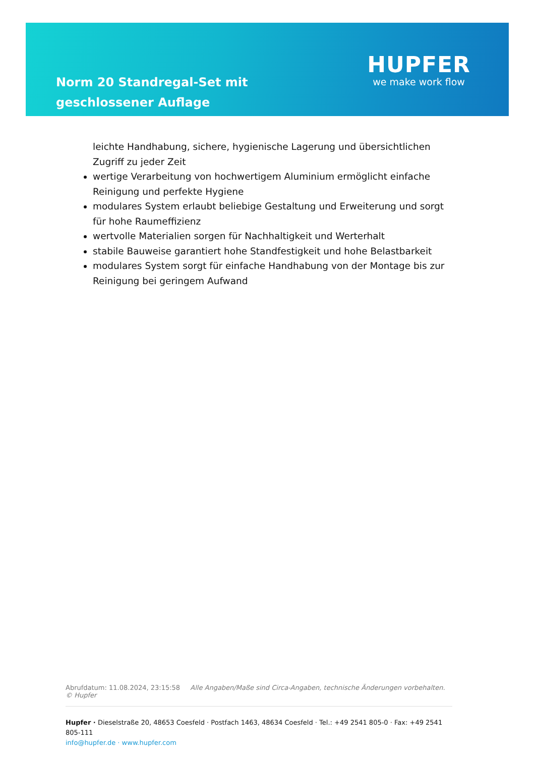Norm 20 Standregal-Set mit geschlossener Auflage
HUPFER
we make work flow
leichte Handhabung, sichere, hygienische Lagerung und übersichtlichen Zugriff zu jeder Zeit
wertige Verarbeitung von hochwertigem Aluminium ermöglicht einfache Reinigung und perfekte Hygiene
modulares System erlaubt beliebige Gestaltung und Erweiterung und sorgt für hohe Raumeffizienz
wertvolle Materialien sorgen für Nachhaltigkeit und Werterhalt
stabile Bauweise garantiert hohe Standfestigkeit und hohe Belastbarkeit
modulares System sorgt für einfache Handhabung von der Montage bis zur Reinigung bei geringem Aufwand
Abrufdatum: 11.08.2024, 23:15:58 Alle Angaben/Maße sind Circa-Angaben, technische Änderungen vorbehalten. © Hupfer
Hupfer · Dieselstraße 20, 48653 Coesfeld · Postfach 1463, 48634 Coesfeld · Tel.: +49 2541 805-0 · Fax: +49 2541 805-111
info@hupfer.de · www.hupfer.com